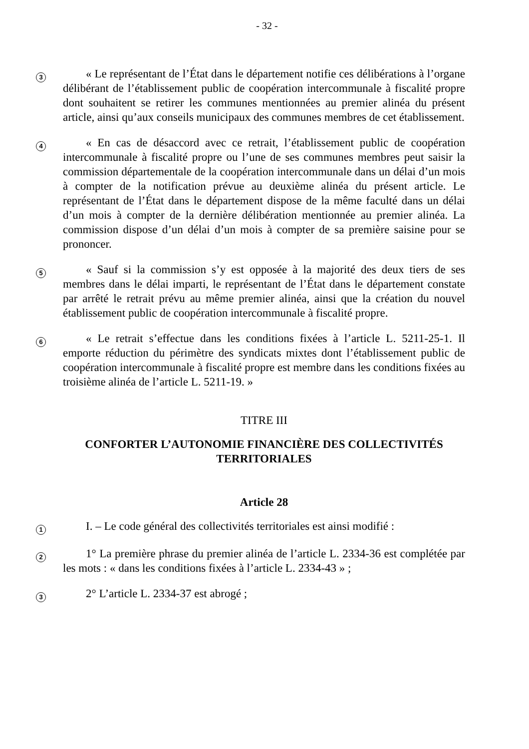- 32 -
3
« Le représentant de l’État dans le département notifie ces délibérations à l’organe délibérant de l’établissement public de coopération intercommunale à fiscalité propre dont souhaitent se retirer les communes mentionnées au premier alinéa du présent article, ainsi qu’aux conseils municipaux des communes membres de cet établissement.
4
« En cas de désaccord avec ce retrait, l’établissement public de coopération intercommunale à fiscalité propre ou l’une de ses communes membres peut saisir la commission départementale de la coopération intercommunale dans un délai d’un mois à compter de la notification prévue au deuxième alinéa du présent article. Le représentant de l’État dans le département dispose de la même faculté dans un délai d’un mois à compter de la dernière délibération mentionnée au premier alinéa. La commission dispose d’un délai d’un mois à compter de sa première saisine pour se prononcer.
5
« Sauf si la commission s’y est opposée à la majorité des deux tiers de ses membres dans le délai imparti, le représentant de l’État dans le département constate par arrêté le retrait prévu au même premier alinéa, ainsi que la création du nouvel établissement public de coopération intercommunale à fiscalité propre.
6
« Le retrait s’effectue dans les conditions fixées à l’article L. 5211-25-1. Il emporte réduction du périmètre des syndicats mixtes dont l’établissement public de coopération intercommunale à fiscalité propre est membre dans les conditions fixées au troisième alinéa de l’article L. 5211-19. »
TITRE III
CONFORTER L’AUTONOMIE FINANCIÈRE DES COLLECTIVITÉS TERRITORIALES
Article 28
1
I. – Le code général des collectivités territoriales est ainsi modifié :
2
1° La première phrase du premier alinéa de l’article L. 2334-36 est complétée par les mots : « dans les conditions fixées à l’article L. 2334-43 » ;
3
2° L’article L. 2334-37 est abrogé ;